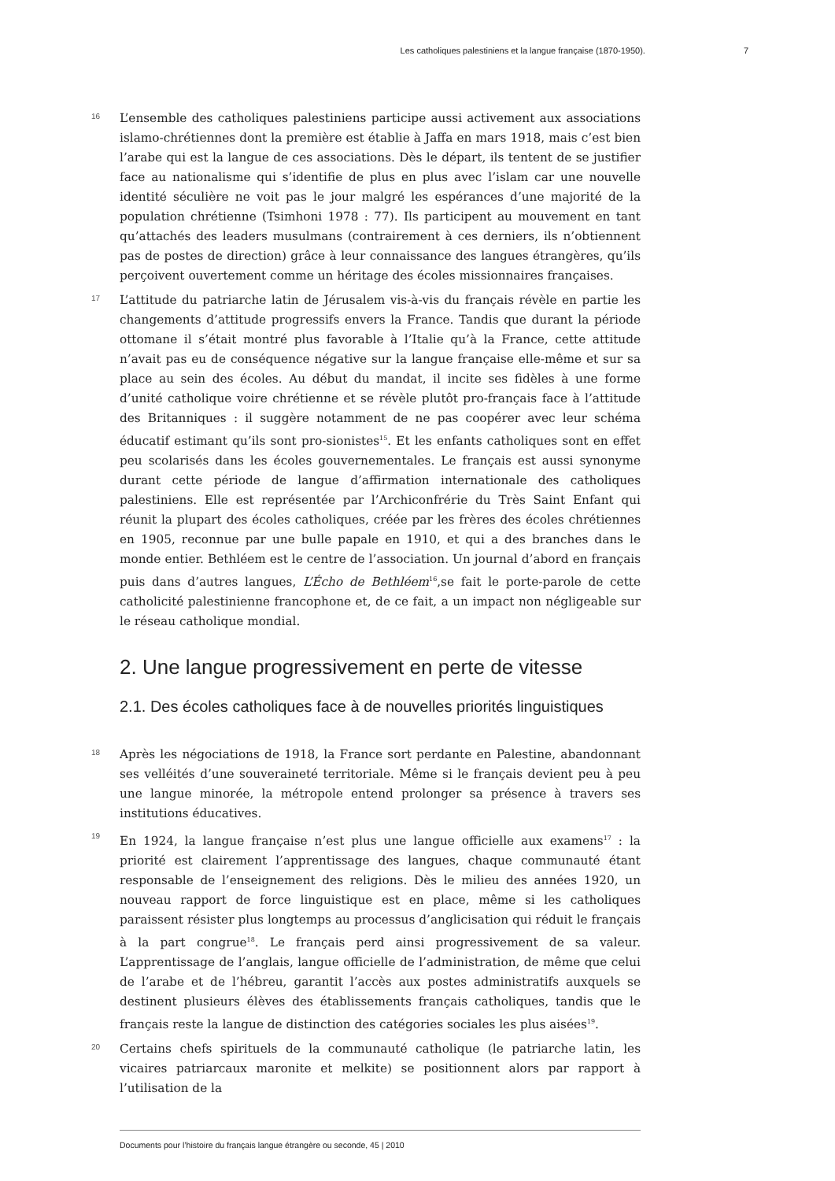Les catholiques palestiniens et la langue française (1870-1950). 7
16
L’ensemble des catholiques palestiniens participe aussi activement aux associations islamo-chrétiennes dont la première est établie à Jaffa en mars 1918, mais c’est bien l’arabe qui est la langue de ces associations. Dès le départ, ils tentent de se justifier face au nationalisme qui s’identifie de plus en plus avec l’islam car une nouvelle identité séculière ne voit pas le jour malgré les espérances d’une majorité de la population chrétienne (Tsimhoni 1978 : 77). Ils participent au mouvement en tant qu’attachés des leaders musulmans (contrairement à ces derniers, ils n’obtiennent pas de postes de direction) grâce à leur connaissance des langues étrangères, qu’ils perçoivent ouvertement comme un héritage des écoles missionnaires françaises.
17
L’attitude du patriarche latin de Jérusalem vis-à-vis du français révèle en partie les changements d’attitude progressifs envers la France. Tandis que durant la période ottomane il s’était montré plus favorable à l’Italie qu’à la France, cette attitude n’avait pas eu de conséquence négative sur la langue française elle-même et sur sa place au sein des écoles. Au début du mandat, il incite ses fidèles à une forme d’unité catholique voire chrétienne et se révèle plutôt pro-français face à l’attitude des Britanniques : il suggère notamment de ne pas coopérer avec leur schéma éducatif estimant qu’ils sont pro-sionistes<sup>15</sup>. Et les enfants catholiques sont en effet peu scolarisés dans les écoles gouvernementales. Le français est aussi synonyme durant cette période de langue d’affirmation internationale des catholiques palestiniens. Elle est représentée par l’Archiconfrérie du Très Saint Enfant qui réunit la plupart des écoles catholiques, créée par les frères des écoles chrétiennes en 1905, reconnue par une bulle papale en 1910, et qui a des branches dans le monde entier. Bethléem est le centre de l’association. Un journal d’abord en français puis dans d’autres langues, L’Écho de Bethléem<sup>16</sup>,se fait le porte-parole de cette catholicité palestinienne francophone et, de ce fait, a un impact non négligeable sur le réseau catholique mondial.
2. Une langue progressivement en perte de vitesse
2.1. Des écoles catholiques face à de nouvelles priorités linguistiques
18
Après les négociations de 1918, la France sort perdante en Palestine, abandonnant ses velléités d’une souveraineté territoriale. Même si le français devient peu à peu une langue minorée, la métropole entend prolonger sa présence à travers ses institutions éducatives.
19
En 1924, la langue française n’est plus une langue officielle aux examens<sup>17</sup> : la priorité est clairement l’apprentissage des langues, chaque communauté étant responsable de l’enseignement des religions. Dès le milieu des années 1920, un nouveau rapport de force linguistique est en place, même si les catholiques paraissent résister plus longtemps au processus d’anglicisation qui réduit le français à la part congrue<sup>18</sup>. Le français perd ainsi progressivement de sa valeur. L’apprentissage de l’anglais, langue officielle de l’administration, de même que celui de l’arabe et de l’hébreu, garantit l’accès aux postes administratifs auxquels se destinent plusieurs élèves des établissements français catholiques, tandis que le français reste la langue de distinction des catégories sociales les plus aisées<sup>19</sup>.
20
Certains chefs spirituels de la communauté catholique (le patriarche latin, les vicaires patriarcaux maronite et melkite) se positionnent alors par rapport à l’utilisation de la
Documents pour l’histoire du français langue étrangère ou seconde, 45 | 2010